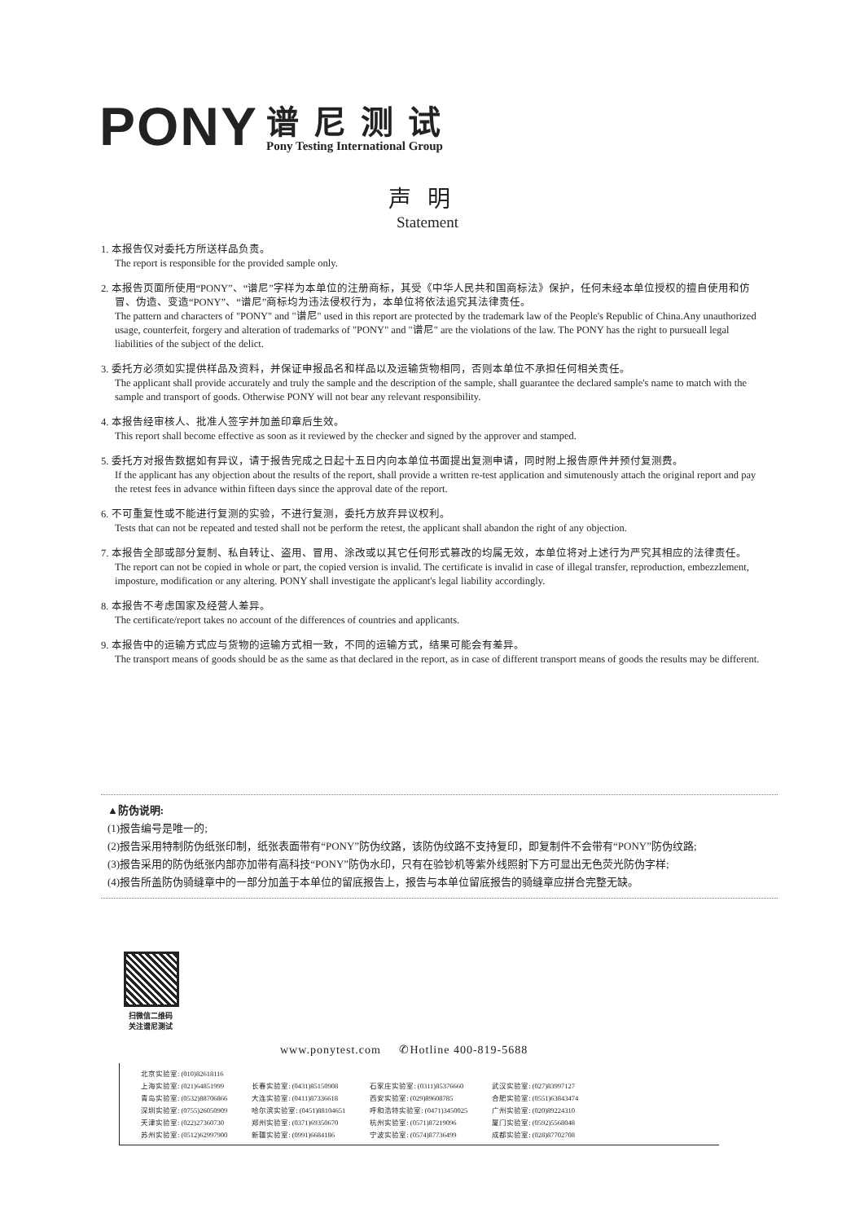PONY
谱尼测试
Pony Testing International Group
声明
Statement
1. 本报告仅对委托方所送样品负责。
The report is responsible for the provided sample only.
2. 本报告页面所使用“PONY”、“谱尼”字样为本单位的注册商标，其受《中华人民共和国商标法》保护，任何未经本单位授权的擅自使用和仿冒、伪造、变造“PONY”、“谱尼”商标均为违法侵权行为，本单位将依法追究其法律责任。
The pattern and characters of "PONY" and "谱尼" used in this report are protected by the trademark law of the People's Republic of China.Any unauthorized usage, counterfeit, forgery and alteration of trademarks of "PONY" and "谱尼" are the violations of the law. The PONY has the right to pursueall legal liabilities of the subject of the delict.
3. 委托方必须如实提供样品及资料，并保证申报品名和样品以及运输货物相同，否则本单位不承担任何相关责任。
The applicant shall provide accurately and truly the sample and the description of the sample, shall guarantee the declared sample's name to match with the sample and transport of goods. Otherwise PONY will not bear any relevant responsibility.
4. 本报告经审核人、批准人签字并加盖印章后生效。
This report shall become effective as soon as it reviewed by the checker and signed by the approver and stamped.
5. 委托方对报告数据如有异议，请于报告完成之日起十五日内向本单位书面提出复测申请，同时附上报告原件并预付复测费。
If the applicant has any objection about the results of the report, shall provide a written re-test application and simutenously attach the original report and pay the retest fees in advance within fifteen days since the approval date of the report.
6. 不可重复性或不能进行复测的实验，不进行复测，委托方放弃异议权利。
Tests that can not be repeated and tested shall not be perform the retest, the applicant shall abandon the right of any objection.
7. 本报告全部或部分复制、私自转让、盗用、冒用、涂改或以其它任何形式篡改的均属无效，本单位将对上述行为严究其相应的法律责任。
The report can not be copied in whole or part, the copied version is invalid. The certificate is invalid in case of illegal transfer, reproduction, embezzlement, imposture, modification or any altering. PONY shall investigate the applicant's legal liability accordingly.
8. 本报告不考虑国家及经营人差异。
The certificate/report takes no account of the differences of countries and applicants.
9. 本报告中的运输方式应与货物的运输方式相一致，不同的运输方式，结果可能会有差异。
The transport means of goods should be as the same as that declared in the report, as in case of different transport means of goods the results may be different.
▲防伪说明:
(1)报告编号是唯一的;
(2)报告采用特制防伪纸张印制，纸张表面带有“PONY”防伪纹路，该防伪纹路不支持复印，即复制件不会带有“PONY”防伪纹路;
(3)报告采用的防伪纸张内部亦加带有高科技“PONY”防伪水印，只有在验钞机等紫外线照射下方可显出无色荧光防伪字样;
(4)报告所盖防伪骑缝章中的一部分加盖于本单位的留底报告上，报告与本单位留底报告的骑缝章应拼合完整无缺。
扫微信二维码
关注谱尼测试
www.ponytest.com ✆Hotline 400-819-5688
北京实验室: (010)82618116
上海实验室: (021)64851999
青岛实验室: (0532)88706866
深圳实验室: (0755)26050909
天津实验室: (022)27360730
苏州实验室: (0512)62997900
长春实验室: (0431)85150908
大连实验室: (0411)87336618
哈尔滨实验室: (0451)88104651
郑州实验室: (0371)69350670
新疆实验室: (0991)6684186
石家庄实验室: (0311)85376660
西安实验室: (029)89608785
呼和浩特实验室: (0471)3450025
杭州实验室: (0571)87219096
宁波实验室: (0574)87736499
武汉实验室: (027)83997127
合肥实验室: (0551)63843474
广州实验室: (020)89224310
厦门实验室: (0592)5568048
成都实验室: (028)87702708